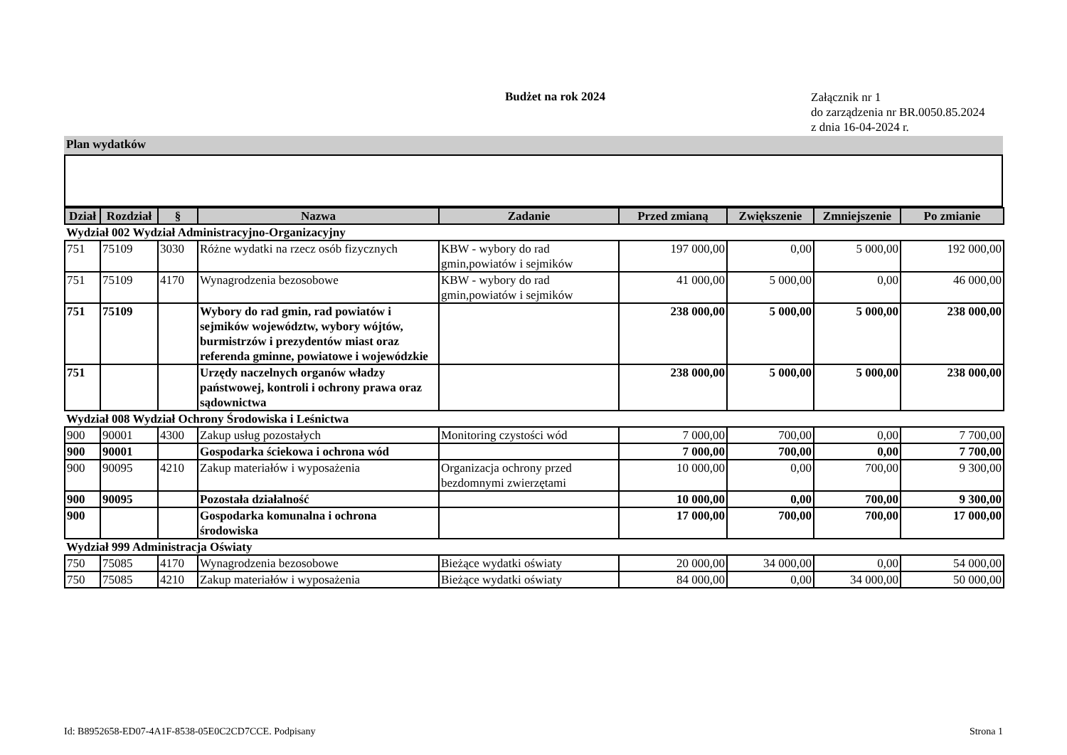Budżet na rok 2024
Załącznik nr 1
do zarządzenia nr BR.0050.85.2024
z dnia 16-04-2024 r.
Plan wydatków
| Dział | Rozdział | § | Nazwa | Zadanie | Przed zmianą | Zwiększenie | Zmniejszenie | Po zmianie |
| --- | --- | --- | --- | --- | --- | --- | --- | --- |
| Wydział 002 Wydział Administracyjno-Organizacyjny | | | | | | | | |
| 751 | 75109 | 3030 | Różne wydatki na rzecz osób fizycznych | KBW - wybory do rad gmin,powiatów i sejmików | 197 000,00 | 0,00 | 5 000,00 | 192 000,00 |
| 751 | 75109 | 4170 | Wynagrodzenia bezosobowe | KBW - wybory do rad gmin,powiatów i sejmików | 41 000,00 | 5 000,00 | 0,00 | 46 000,00 |
| 751 | 75109 | | Wybory do rad gmin, rad powiatów i sejmików województw, wybory wójtów, burmistrzów i prezydentów miast oraz referenda gminne, powiatowe i wojewódzkie | | 238 000,00 | 5 000,00 | 5 000,00 | 238 000,00 |
| 751 | | | Urzędy naczelnych organów władzy państwowej, kontroli i ochrony prawa oraz sądownictwa | | 238 000,00 | 5 000,00 | 5 000,00 | 238 000,00 |
| Wydział 008 Wydział Ochrony Środowiska i Leśnictwa | | | | | | | | |
| 900 | 90001 | 4300 | Zakup usług pozostałych | Monitoring czystości wód | 7 000,00 | 700,00 | 0,00 | 7 700,00 |
| 900 | 90001 | | Gospodarka ściekowa i ochrona wód | | 7 000,00 | 700,00 | 0,00 | 7 700,00 |
| 900 | 90095 | 4210 | Zakup materiałów i wyposażenia | Organizacja ochrony przed bezdomnymi zwierzętami | 10 000,00 | 0,00 | 700,00 | 9 300,00 |
| 900 | 90095 | | Pozostała działalność | | 10 000,00 | 0,00 | 700,00 | 9 300,00 |
| 900 | | | Gospodarka komunalna i ochrona środowiska | | 17 000,00 | 700,00 | 700,00 | 17 000,00 |
| Wydział 999 Administracja Oświaty | | | | | | | | |
| 750 | 75085 | 4170 | Wynagrodzenia bezosobowe | Bieżące wydatki oświaty | 20 000,00 | 34 000,00 | 0,00 | 54 000,00 |
| 750 | 75085 | 4210 | Zakup materiałów i wyposażenia | Bieżące wydatki oświaty | 84 000,00 | 0,00 | 34 000,00 | 50 000,00 |
Id: B8952658-ED07-4A1F-8538-05E0C2CD7CCE. Podpisany Strona 1